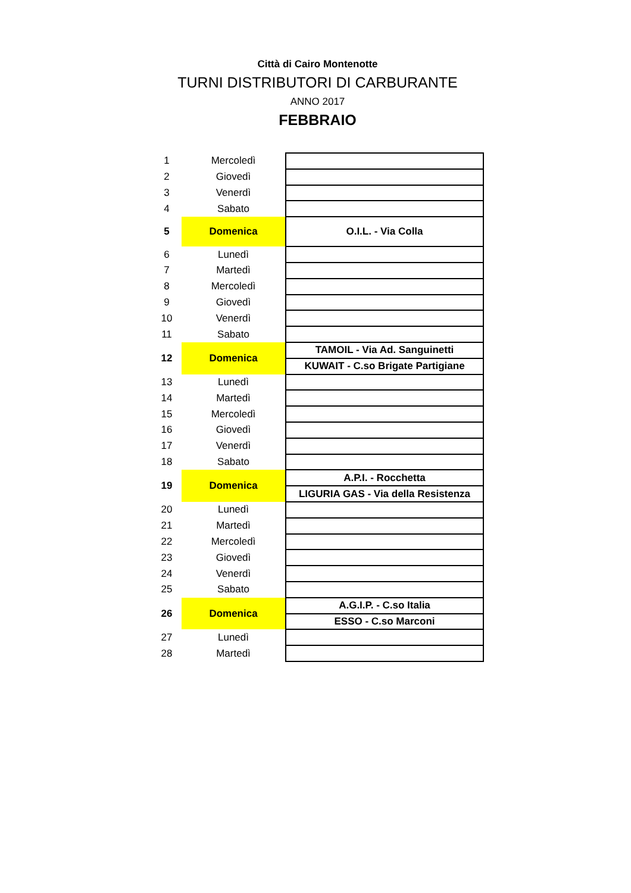Città di Cairo Montenotte
TURNI DISTRIBUTORI DI CARBURANTE
ANNO 2017
FEBBRAIO
| 1 | Mercoledì | |
| 2 | Giovedì | |
| 3 | Venerdì | |
| 4 | Sabato | |
| 5 | Domenica | O.I.L. - Via Colla |
| 6 | Lunedì | |
| 7 | Martedì | |
| 8 | Mercoledì | |
| 9 | Giovedì | |
| 10 | Venerdì | |
| 11 | Sabato | |
| 12 | Domenica | TAMOIL - Via Ad. Sanguinetti |
| | | KUWAIT - C.so Brigate Partigiane |
| 13 | Lunedì | |
| 14 | Martedì | |
| 15 | Mercoledì | |
| 16 | Giovedì | |
| 17 | Venerdì | |
| 18 | Sabato | |
| 19 | Domenica | A.P.I. - Rocchetta |
| | | LIGURIA GAS - Via della Resistenza |
| 20 | Lunedì | |
| 21 | Martedì | |
| 22 | Mercoledì | |
| 23 | Giovedì | |
| 24 | Venerdì | |
| 25 | Sabato | |
| 26 | Domenica | A.G.I.P. - C.so Italia |
| | | ESSO - C.so Marconi |
| 27 | Lunedì | |
| 28 | Martedì | |